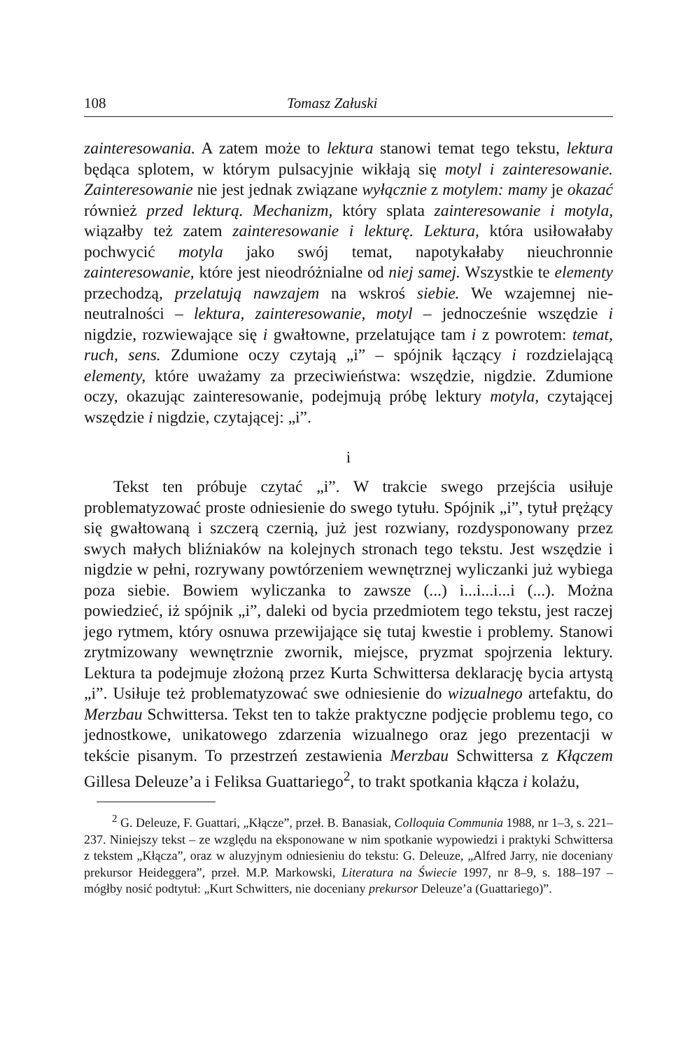108 Tomasz Załuski
zainteresowania. A zatem może to lektura stanowi temat tego tekstu, lektura będąca splotem, w którym pulsacyjnie wikłają się motyl i zainteresowanie. Zainteresowanie nie jest jednak związane wyłącznie z motylem: mamy je okazać również przed lekturą. Mechanizm, który splata zainteresowanie i motyla, wiązałby też zatem zainteresowanie i lekturę. Lektura, która usiłowałaby pochwycić motyla jako swój temat, napotykałaby nieuchronnie zainteresowanie, które jest nieodróżnialne od niej samej. Wszystkie te elementy przechodzą, przelatują nawzajem na wskroś siebie. We wzajemnej nie-neutralności – lektura, zainteresowanie, motyl – jednocześnie wszędzie i nigdzie, rozwiewające się i gwałtowne, przelatujące tam i z powrotem: temat, ruch, sens. Zdumione oczy czytają „i” – spójnik łączący i rozdzielającą elementy, które uważamy za przeciwieństwa: wszędzie, nigdzie. Zdumione oczy, okazując zainteresowanie, podejmują próbę lektury motyla, czytającej wszędzie i nigdzie, czytającej: „i”.
i
Tekst ten próbuje czytać „i”. W trakcie swego przejścia usiłuje problematyzować proste odniesienie do swego tytułu. Spójnik „i”, tytuł prężący się gwałtowaną i szczerą czernią, już jest rozwiany, rozdysponowany przez swych małych bliźniaków na kolejnych stronach tego tekstu. Jest wszędzie i nigdzie w pełni, rozrywany powtórzeniem wewnętrznej wyliczanki już wybiega poza siebie. Bowiem wyliczanka to zawsze (...) i...i...i...i (...). Można powiedzieć, iż spójnik „i”, daleki od bycia przedmiotem tego tekstu, jest raczej jego rytmem, który osnuwa przewijające się tutaj kwestie i problemy. Stanowi zrytmizowany wewnętrznie zwornik, miejsce, pryzmat spojrzenia lektury. Lektura ta podejmuje złożoną przez Kurta Schwittersa deklarację bycia artystą „i”. Usiłuje też problematyzować swe odniesienie do wizualnego artefaktu, do Merzbau Schwittersa. Tekst ten to także praktyczne podjęcie problemu tego, co jednostkowe, unikatowego zdarzenia wizualnego oraz jego prezentacji w tekście pisanym. To przestrzeń zestawienia Merzbau Schwittersa z Kłączem Gillesa Deleuze’a i Feliksa Guattariego<sup>2</sup>, to trakt spotkania kłącza i kolażu,
<sup>2</sup> G. Deleuze, F. Guattari, „Kłącze”, przeł. B. Banasiak, Colloquia Communia 1988, nr 1–3, s. 221–237. Niniejszy tekst – ze względu na eksponowane w nim spotkanie wypowiedzi i praktyki Schwittersa z tekstem „Kłącza”, oraz w aluzyjnym odniesieniu do tekstu: G. Deleuze, „Alfred Jarry, nie doceniany prekursor Heideggera”, przeł. M.P. Markowski, Literatura na Świecie 1997, nr 8–9, s. 188–197 – mógłby nosić podtytuł: „Kurt Schwitters, nie doceniany prekursor Deleuze’a (Guattariego)”.